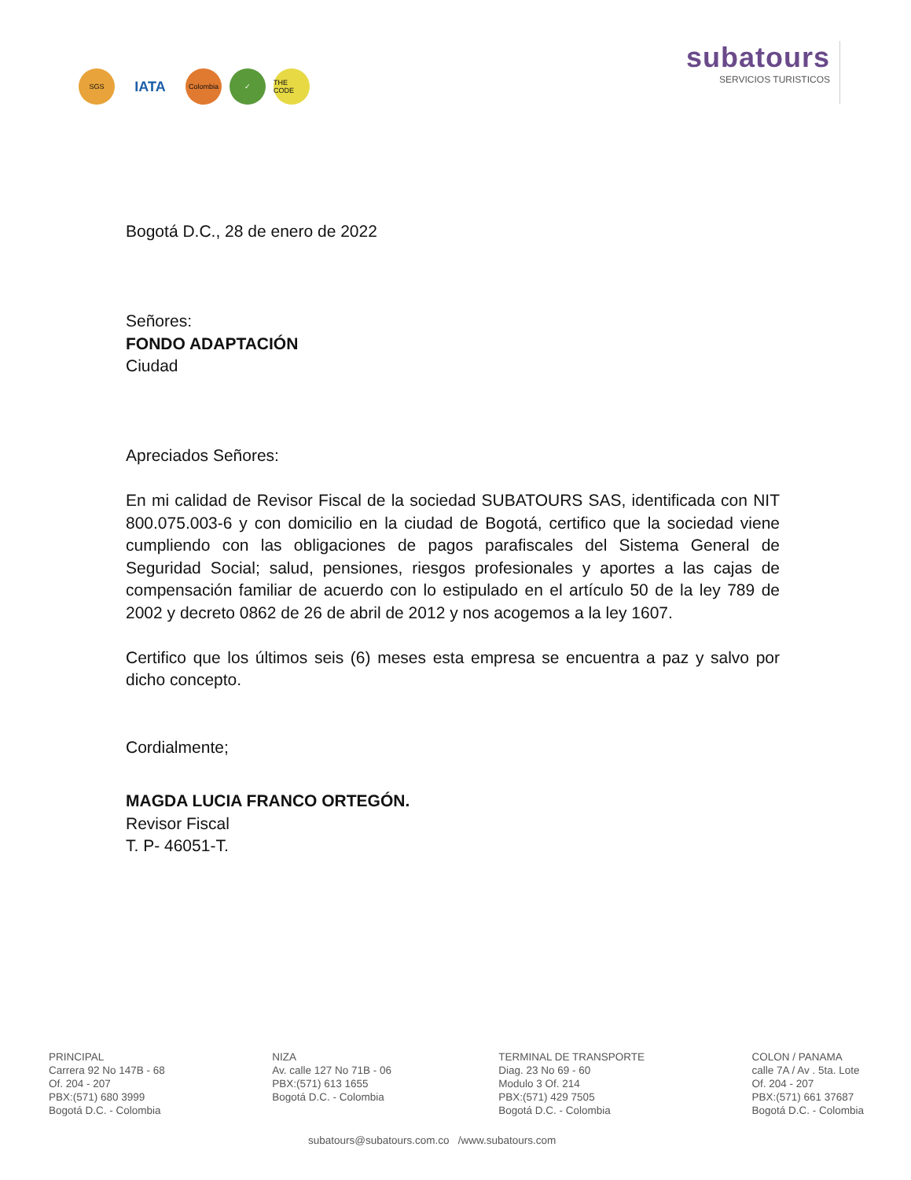SGS
IATA
Colombia ✓ THE CODE
subatours
SERVICIOS TURISTICOS
Bogotá D.C., 28 de enero de 2022
Señores:
FONDO ADAPTACIÓN
Ciudad
Apreciados Señores:
En mi calidad de Revisor Fiscal de la sociedad SUBATOURS SAS, identificada con NIT 800.075.003-6 y con domicilio en la ciudad de Bogotá, certifico que la sociedad viene cumpliendo con las obligaciones de pagos parafiscales del Sistema General de Seguridad Social; salud, pensiones, riesgos profesionales y aportes a las cajas de compensación familiar de acuerdo con lo estipulado en el artículo 50 de la ley 789 de 2002 y decreto 0862 de 26 de abril de 2012 y nos acogemos a la ley 1607.
Certifico que los últimos seis (6) meses esta empresa se encuentra a paz y salvo por dicho concepto.
Cordialmente;
MAGDA LUCIA FRANCO ORTEGÓN.
Revisor Fiscal
T. P- 46051-T.
PRINCIPAL
Carrera 92 No 147B - 68
Of. 204 - 207
PBX:(571) 680 3999
Bogotá D.C. - Colombia
NIZA
Av. calle 127 No 71B - 06
PBX:(571) 613 1655
Bogotá D.C. - Colombia
TERMINAL DE TRANSPORTE
Diag. 23 No 69 - 60
Modulo 3 Of. 214
PBX:(571) 429 7505
Bogotá D.C. - Colombia
COLON / PANAMA
calle 7A / Av . 5ta. Lote
Of. 204 - 207
PBX:(571) 661 37687
Bogotá D.C. - Colombia
subatours@subatours.com.co /www.subatours.com